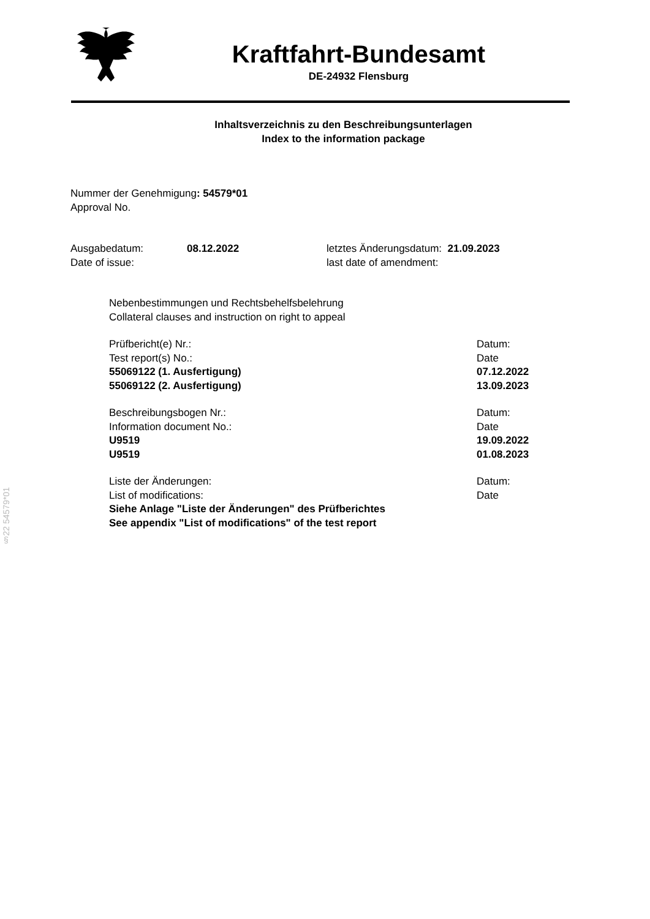Kraftfahrt-Bundesamt
DE-24932 Flensburg
Inhaltsverzeichnis zu den Beschreibungsunterlagen
Index to the information package
Nummer der Genehmigung: 54579*01
Approval No.
Ausgabedatum:
Date of issue:
08.12.2022 letztes Änderungsdatum: 21.09.2023
last date of amendment:
Nebenbestimmungen und Rechtsbehelfsbelehrung
Collateral clauses and instruction on right to appeal
Prüfbericht(e) Nr.: Datum:
Test report(s) No.: Date
55069122 (1. Ausfertigung) 07.12.2022
55069122 (2. Ausfertigung) 13.09.2023
Beschreibungsbogen Nr.: Datum:
Information document No.: Date
U9519 19.09.2022
U9519 01.08.2023
Liste der Änderungen: Datum:
List of modifications: Date
Siehe Anlage "Liste der Änderungen" des Prüfberichtes
See appendix "List of modifications" of the test report
§22 54579*01